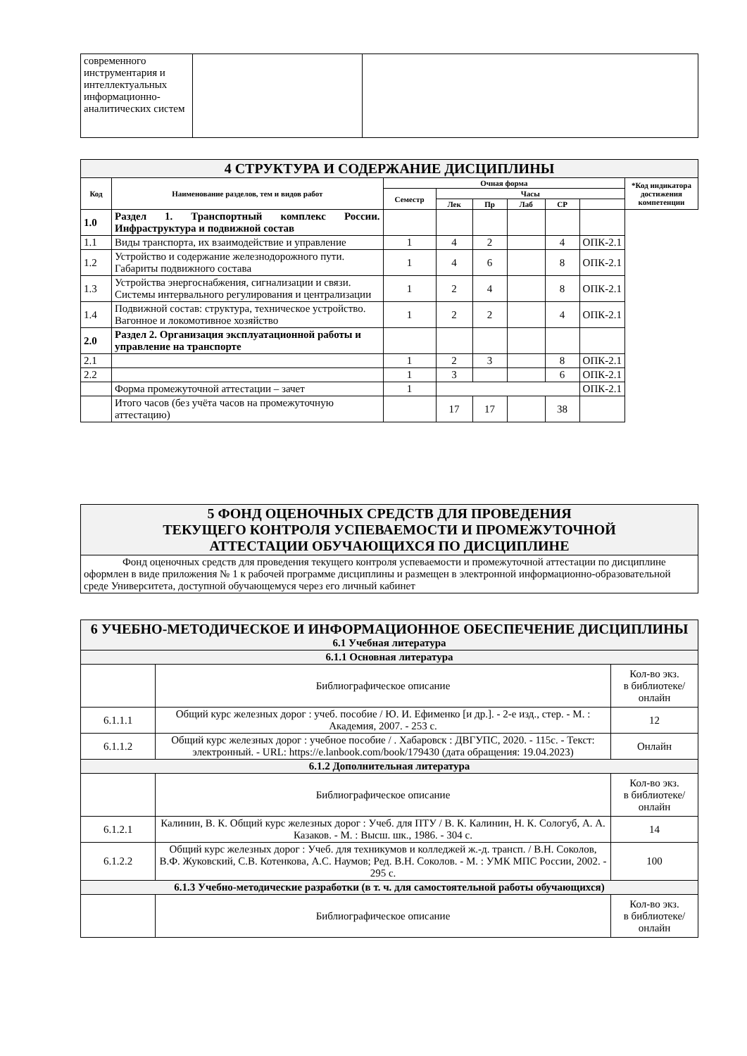| современного инструментария и интеллектуальных информационно-аналитических систем | | |
| 4 СТРУКТУРА И СОДЕРЖАНИЕ ДИСЦИПЛИНЫ | | | | | | | | |
| Код | Наименование разделов, тем и видов работ | Очная форма | | | | | | *Код индикатора достижения компетенции |
| | | Семестр | Часы | | | | | |
| | | | Лек | Пр | Лаб | СР | | |
| 1.0 | Раздел 1. Транспортный комплекс России. Инфраструктура и подвижной состав | | | | | | | |
| 1.1 | Виды транспорта, их взаимодействие и управление | 1 | 4 | 2 | | 4 | ОПК-2.1 | |
| 1.2 | Устройство и содержание железнодорожного пути. Габариты подвижного состава | 1 | 4 | 6 | | 8 | ОПК-2.1 | |
| 1.3 | Устройства энергоснабжения, сигнализации и связи. Системы интервального регулирования и централизации | 1 | 2 | 4 | | 8 | ОПК-2.1 | |
| 1.4 | Подвижной состав: структура, техническое устройство. Вагонное и локомотивное хозяйство | 1 | 2 | 2 | | 4 | ОПК-2.1 | |
| 2.0 | Раздел 2. Организация эксплуатационной работы и управление на транспорте | | | | | | | |
| 2.1 | | 1 | 2 | 3 | | 8 | ОПК-2.1 | |
| 2.2 | | 1 | 3 | | | 6 | ОПК-2.1 | |
| | Форма промежуточной аттестации – зачет | 1 | | | | | ОПК-2.1 | |
| | Итого часов (без учёта часов на промежуточную аттестацию) | | 17 | 17 | | 38 | | |
| 5 ФОНД ОЦЕНОЧНЫХ СРЕДСТВ ДЛЯ ПРОВЕДЕНИЯ ТЕКУЩЕГО КОНТРОЛЯ УСПЕВАЕМОСТИ И ПРОМЕЖУТОЧНОЙ АТТЕСТАЦИИ ОБУЧАЮЩИХСЯ ПО ДИСЦИПЛИНЕ |
| Фонд оценочных средств для проведения текущего контроля успеваемости и промежуточной аттестации по дисциплине оформлен в виде приложения № 1 к рабочей программе дисциплины и размещен в электронной информационно-образовательной среде Университета, доступной обучающемуся через его личный кабинет |
| 6 УЧЕБНО-МЕТОДИЧЕСКОЕ И ИНФОРМАЦИОННОЕ ОБЕСПЕЧЕНИЕ ДИСЦИПЛИНЫ 6.1 Учебная литература | | |
| 6.1.1 Основная литература | | |
| | Библиографическое описание | Кол-во экз. в библиотеке/ онлайн |
| 6.1.1.1 | Общий курс железных дорог : учеб. пособие / Ю. И. Ефименко [и др.]. - 2-е изд., стер. - М. : Академия, 2007. - 253 с. | 12 |
| 6.1.1.2 | Общий курс железных дорог : учебное пособие / . Хабаровск : ДВГУПС, 2020. - 115с. - Текст: электронный. - URL: https://e.lanbook.com/book/179430 (дата обращения: 19.04.2023) | Онлайн |
| 6.1.2 Дополнительная литература | | |
| | Библиографическое описание | Кол-во экз. в библиотеке/ онлайн |
| 6.1.2.1 | Калинин, В. К. Общий курс железных дорог : Учеб. для ПТУ / В. К. Калинин, Н. К. Сологуб, А. А. Казаков. - М. : Высш. шк., 1986. - 304 с. | 14 |
| 6.1.2.2 | Общий курс железных дорог : Учеб. для техникумов и колледжей ж.-д. трансп. / В.Н. Соколов, В.Ф. Жуковский, С.В. Котенкова, А.С. Наумов; Ред. В.Н. Соколов. - М. : УМК МПС России, 2002. - 295 с. | 100 |
| 6.1.3 Учебно-методические разработки (в т. ч. для самостоятельной работы обучающихся) | | |
| | Библиографическое описание | Кол-во экз. в библиотеке/ онлайн |